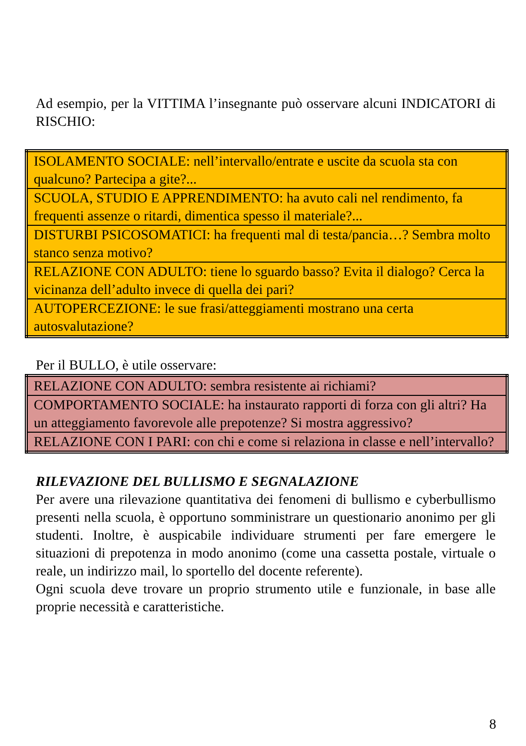Ad esempio, per la VITTIMA l’insegnante può osservare alcuni INDICATORI di RISCHIO:
| ISOLAMENTO SOCIALE: nell’intervallo/entrate e uscite da scuola sta con qualcuno? Partecipa a gite?... |
| SCUOLA, STUDIO E APPRENDIMENTO: ha avuto cali nel rendimento, fa frequenti assenze o ritardi, dimentica spesso il materiale?... |
| DISTURBI PSICOSOMATICI: ha frequenti mal di testa/pancia…? Sembra molto stanco senza motivo? |
| RELAZIONE CON ADULTO: tiene lo sguardo basso? Evita il dialogo? Cerca la vicinanza dell’adulto invece di quella dei pari? |
| AUTOPERCEZIONE: le sue frasi/atteggiamenti mostrano una certa autosvalutazione? |
Per il BULLO, è utile osservare:
| RELAZIONE CON ADULTO: sembra resistente ai richiami? |
| COMPORTAMENTO SOCIALE: ha instaurato rapporti di forza con gli altri? Ha un atteggiamento favorevole alle prepotenze? Si mostra aggressivo? |
| RELAZIONE CON I PARI: con chi e come si relaziona in classe e nell’intervallo? |
RILEVAZIONE DEL BULLISMO E SEGNALAZIONE
Per avere una rilevazione quantitativa dei fenomeni di bullismo e cyberbullismo presenti nella scuola, è opportuno somministrare un questionario anonimo per gli studenti. Inoltre, è auspicabile individuare strumenti per fare emergere le situazioni di prepotenza in modo anonimo (come una cassetta postale, virtuale o reale, un indirizzo mail, lo sportello del docente referente).
Ogni scuola deve trovare un proprio strumento utile e funzionale, in base alle proprie necessità e caratteristiche.
8